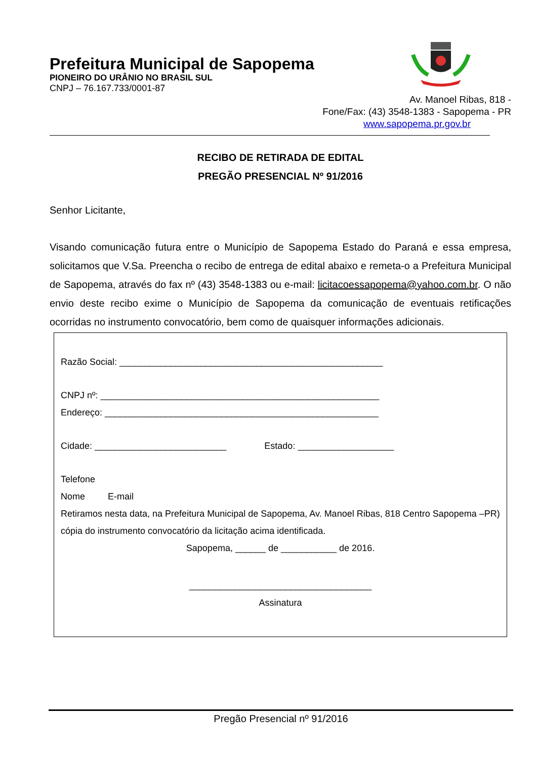Prefeitura Municipal de Sapopema
PIONEIRO DO URÂNIO NO BRASIL SUL
CNPJ – 76.167.733/0001-87
Av. Manoel Ribas, 818 -
Fone/Fax: (43) 3548-1383 - Sapopema - PR
www.sapopema.pr.gov.br
RECIBO DE RETIRADA DE EDITAL
PREGÃO PRESENCIAL Nº 91/2016
Senhor Licitante,
Visando comunicação futura entre o Município de Sapopema Estado do Paraná e essa empresa, solicitamos que V.Sa. Preencha o recibo de entrega de edital abaixo e remeta-o a Prefeitura Municipal de Sapopema, através do fax nº (43) 3548-1383 ou e-mail: licitacoessapopema@yahoo.com.br. O não envio deste recibo exime o Município de Sapopema da comunicação de eventuais retificações ocorridas no instrumento convocatório, bem como de quaisquer informações adicionais.
Razão Social: ____________________________________________________
CNPJ nº: _______________________________________________________
Endereço: ______________________________________________________
Cidade: __________________________ Estado: ___________________
Telefone
Nome E-mail
Retiramos nesta data, na Prefeitura Municipal de Sapopema, Av. Manoel Ribas, 818 Centro Sapopema –PR) cópia do instrumento convocatório da licitação acima identificada.
Sapopema, ______ de ___________ de 2016.
____________________________________
Assinatura
Pregão Presencial nº 91/2016